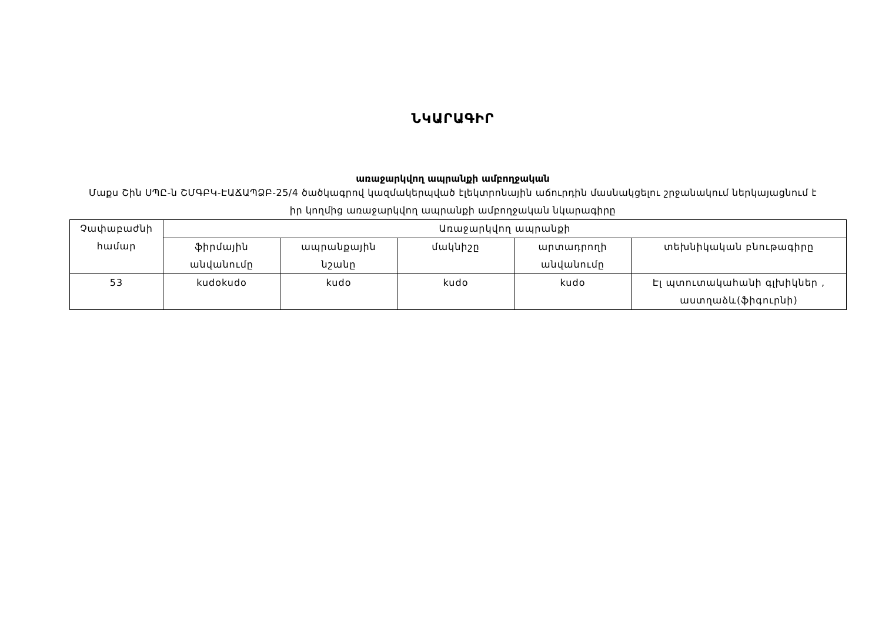ՆԿԱՐԱԳԻՐ
առաջարկվող ապրանքի ամբողջական
Մաքս Շին ՍՊԸ-ն ՇՄԳԲԿ-ԷԱՃԱՊՁԲ-25/4 ծածկագրով կազմակերպված էլեկտրոնային աճուրդին մասնակցելու շրջանակում ներկայացնում է իր կողմից առաջարկվող ապրանքի ամբողջական նկարագիրը
| Չափաբաժնի համար | Առաջարկվող ապրանքի | | | | |
| --- | --- | --- | --- | --- | --- |
| | ֆիրմային անվանումը | ապրանքային նշանը | մակնիշը | արտադրողի անվանումը | տեխնիկական բնութագիրը |
| 53 | kudokudo | kudo | kudo | kudo | Էլ պտուտակահանի գլխիկներ , աստղաձև(ֆիգուրնի) |